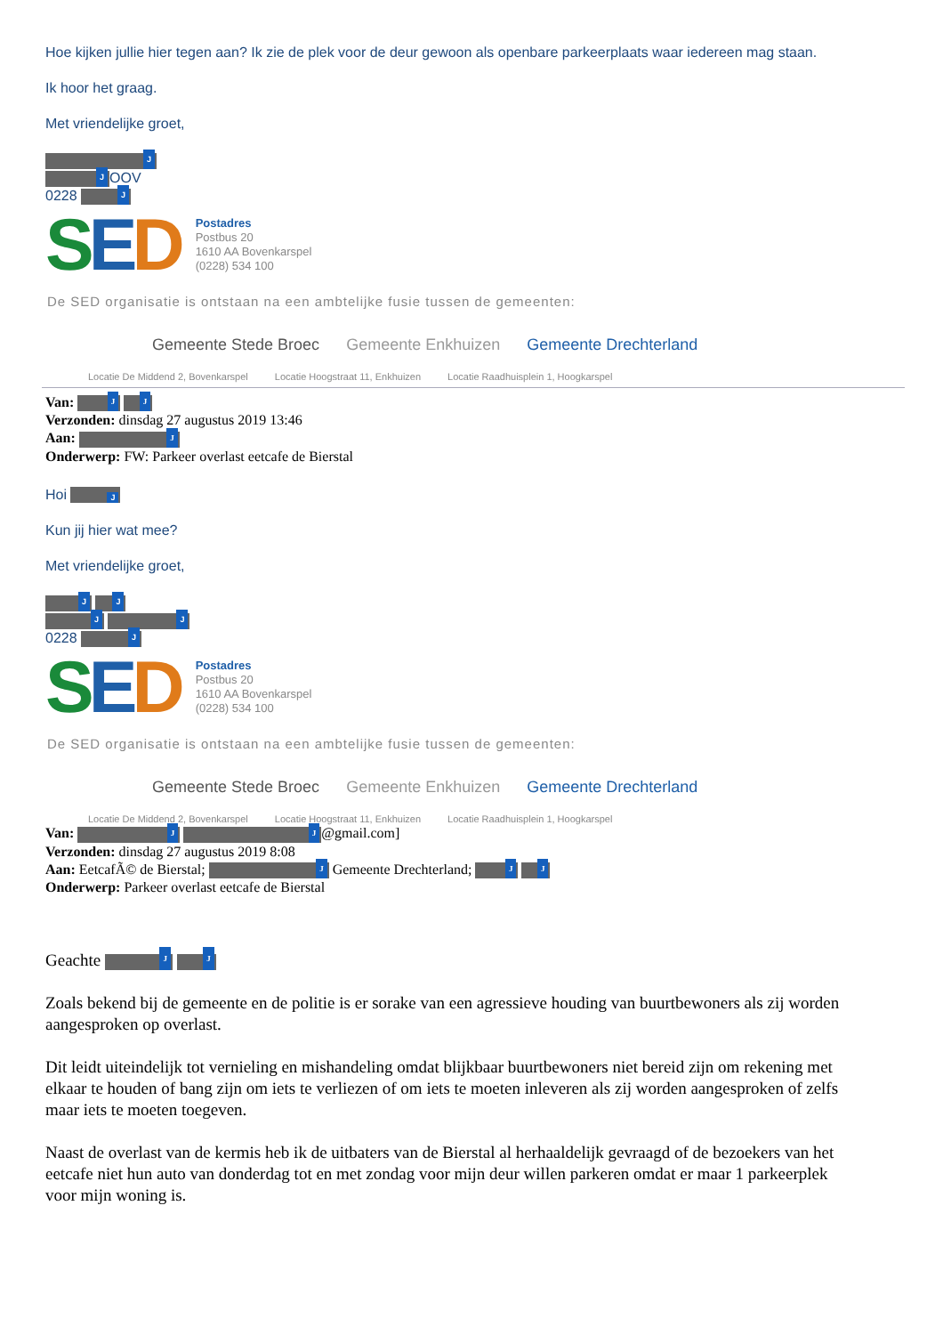Hoe kijken jullie hier tegen aan? Ik zie de plek voor de deur gewoon als openbare parkeerplaats waar iedereen mag staan.
Ik hoor het graag.
Met vriendelijke groet,
J
J OOV
0228 J
SED
Postadres
Postbus 20
1610 AA Bovenkarspel
(0228) 534 100
De SED organisatie is ontstaan na een ambtelijke fusie tussen de gemeenten:
Gemeente Stede Broec Gemeente Enkhuizen Gemeente Drechterland
Locatie De Middend 2, Bovenkarspel Locatie Hoogstraat 11, Enkhuizen Locatie Raadhuisplein 1, Hoogkarspel
Van: J J
Verzonden: dinsdag 27 augustus 2019 13:46
Aan: J
Onderwerp: FW: Parkeer overlast eetcafe de Bierstal
Hoi J
Kun jij hier wat mee?
Met vriendelijke groet,
J J
J J
0228 J
SED
Postadres
Postbus 20
1610 AA Bovenkarspel
(0228) 534 100
De SED organisatie is ontstaan na een ambtelijke fusie tussen de gemeenten:
Gemeente Stede Broec Gemeente Enkhuizen Gemeente Drechterland
Locatie De Middend 2, Bovenkarspel Locatie Hoogstraat 11, Enkhuizen Locatie Raadhuisplein 1, Hoogkarspel
Van: J J @gmail.com]
Verzonden: dinsdag 27 augustus 2019 8:08
Aan: EetcafÃ© de Bierstal; J Gemeente Drechterland; J J
Onderwerp: Parkeer overlast eetcafe de Bierstal
Geachte J J
Zoals bekend bij de gemeente en de politie is er sorake van een agressieve houding van buurtbewoners als zij worden aangesproken op overlast.
Dit leidt uiteindelijk tot vernieling en mishandeling omdat blijkbaar buurtbewoners niet bereid zijn om rekening met elkaar te houden of bang zijn om iets te verliezen of om iets te moeten inleveren als zij worden aangesproken of zelfs maar iets te moeten toegeven.
Naast de overlast van de kermis heb ik de uitbaters van de Bierstal al herhaaldelijk gevraagd of de bezoekers van het eetcafe niet hun auto van donderdag tot en met zondag voor mijn deur willen parkeren omdat er maar 1 parkeerplek voor mijn woning is.